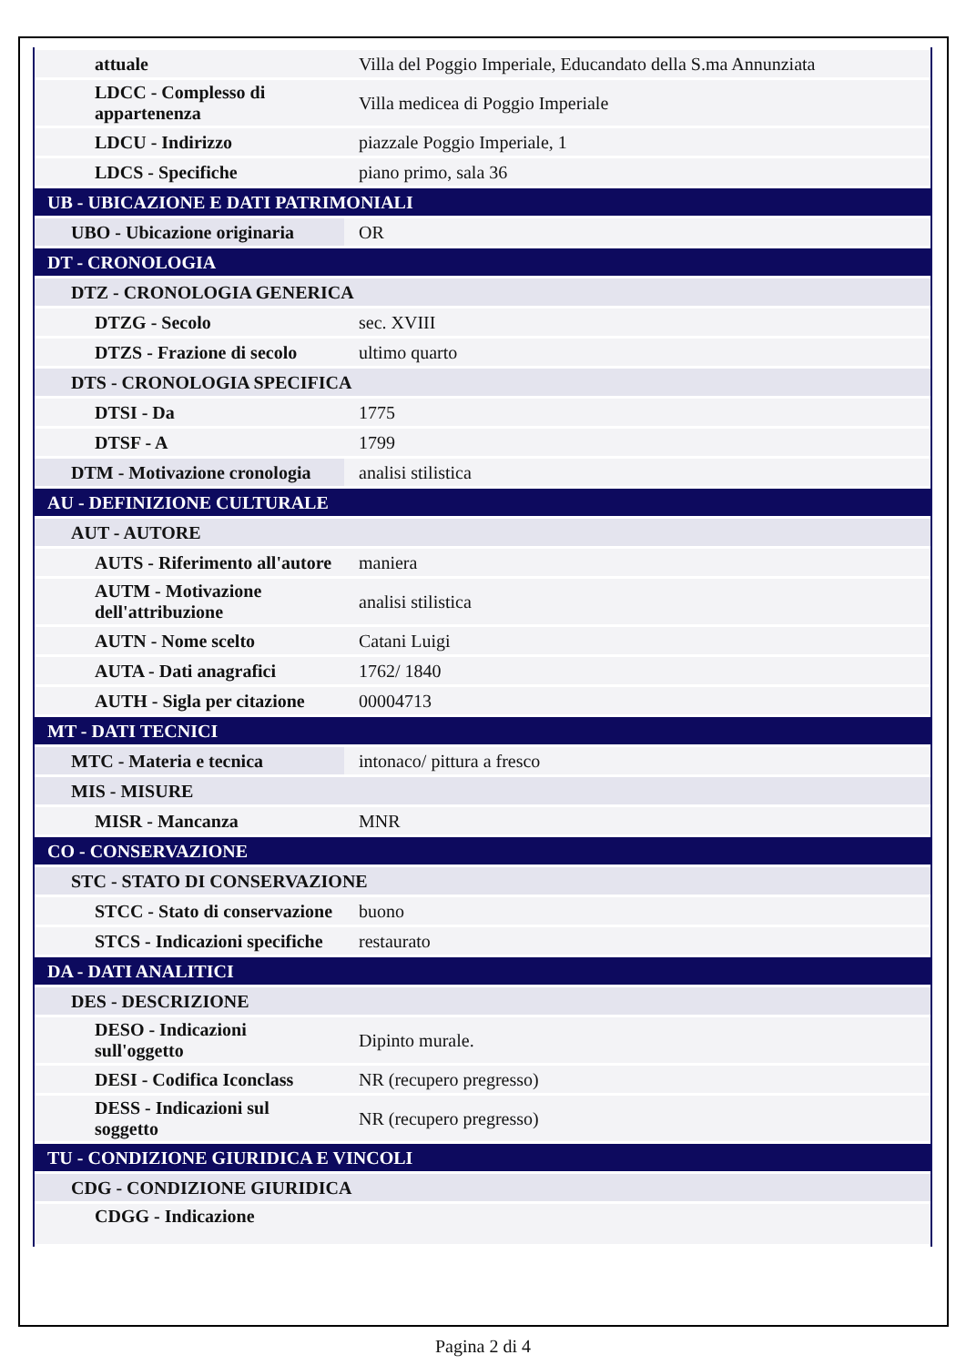| attuale | Villa del Poggio Imperiale, Educandato della S.ma Annunziata |
| LDCC - Complesso di appartenenza | Villa medicea di Poggio Imperiale |
| LDCU - Indirizzo | piazzale Poggio Imperiale, 1 |
| LDCS - Specifiche | piano primo, sala 36 |
| UB - UBICAZIONE E DATI PATRIMONIALI | |
| UBO - Ubicazione originaria | OR |
| DT - CRONOLOGIA | |
| DTZ - CRONOLOGIA GENERICA | |
| DTZG - Secolo | sec. XVIII |
| DTZS - Frazione di secolo | ultimo quarto |
| DTS - CRONOLOGIA SPECIFICA | |
| DTSI - Da | 1775 |
| DTSF - A | 1799 |
| DTM - Motivazione cronologia | analisi stilistica |
| AU - DEFINIZIONE CULTURALE | |
| AUT - AUTORE | |
| AUTS - Riferimento all'autore | maniera |
| AUTM - Motivazione dell'attribuzione | analisi stilistica |
| AUTN - Nome scelto | Catani Luigi |
| AUTA - Dati anagrafici | 1762/ 1840 |
| AUTH - Sigla per citazione | 00004713 |
| MT - DATI TECNICI | |
| MTC - Materia e tecnica | intonaco/ pittura a fresco |
| MIS - MISURE | |
| MISR - Mancanza | MNR |
| CO - CONSERVAZIONE | |
| STC - STATO DI CONSERVAZIONE | |
| STCC - Stato di conservazione | buono |
| STCS - Indicazioni specifiche | restaurato |
| DA - DATI ANALITICI | |
| DES - DESCRIZIONE | |
| DESO - Indicazioni sull'oggetto | Dipinto murale. |
| DESI - Codifica Iconclass | NR (recupero pregresso) |
| DESS - Indicazioni sul soggetto | NR (recupero pregresso) |
| TU - CONDIZIONE GIURIDICA E VINCOLI | |
| CDG - CONDIZIONE GIURIDICA | |
| CDGG - Indicazione | |
Pagina 2 di 4